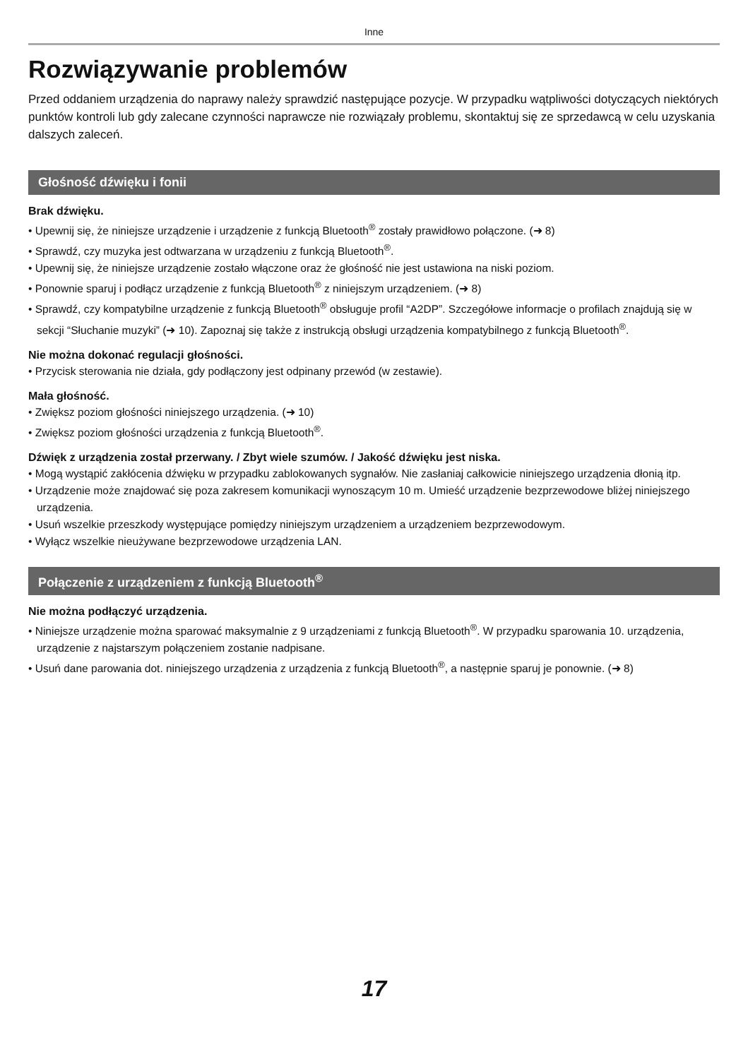Inne
Rozwiązywanie problemów
Przed oddaniem urządzenia do naprawy należy sprawdzić następujące pozycje. W przypadku wątpliwości dotyczących niektórych punktów kontroli lub gdy zalecane czynności naprawcze nie rozwiązały problemu, skontaktuj się ze sprzedawcą w celu uzyskania dalszych zaleceń.
Głośność dźwięku i fonii
Brak dźwięku.
• Upewnij się, że niniejsze urządzenie i urządzenie z funkcją Bluetooth<sup>®</sup> zostały prawidłowo połączone. (➜ 8)
• Sprawdź, czy muzyka jest odtwarzana w urządzeniu z funkcją Bluetooth<sup>®</sup>.
• Upewnij się, że niniejsze urządzenie zostało włączone oraz że głośność nie jest ustawiona na niski poziom.
• Ponownie sparuj i podłącz urządzenie z funkcją Bluetooth<sup>®</sup> z niniejszym urządzeniem. (➜ 8)
• Sprawdź, czy kompatybilne urządzenie z funkcją Bluetooth<sup>®</sup> obsługuje profil “A2DP”. Szczegółowe informacje o profilach znajdują się w sekcji “Słuchanie muzyki” (➜ 10). Zapoznaj się także z instrukcją obsługi urządzenia kompatybilnego z funkcją Bluetooth<sup>®</sup>.
Nie można dokonać regulacji głośności.
• Przycisk sterowania nie działa, gdy podłączony jest odpinany przewód (w zestawie).
Mała głośność.
• Zwiększ poziom głośności niniejszego urządzenia. (➜ 10)
• Zwiększ poziom głośności urządzenia z funkcją Bluetooth<sup>®</sup>.
Dźwięk z urządzenia został przerwany. / Zbyt wiele szumów. / Jakość dźwięku jest niska.
• Mogą wystąpić zakłócenia dźwięku w przypadku zablokowanych sygnałów. Nie zasłaniaj całkowicie niniejszego urządzenia dłonią itp.
• Urządzenie może znajdować się poza zakresem komunikacji wynoszącym 10 m. Umieść urządzenie bezprzewodowe bliżej niniejszego urządzenia.
• Usuń wszelkie przeszkody występujące pomiędzy niniejszym urządzeniem a urządzeniem bezprzewodowym.
• Wyłącz wszelkie nieużywane bezprzewodowe urządzenia LAN.
Połączenie z urządzeniem z funkcją Bluetooth<sup>®</sup>
Nie można podłączyć urządzenia.
• Niniejsze urządzenie można sparować maksymalnie z 9 urządzeniami z funkcją Bluetooth<sup>®</sup>. W przypadku sparowania 10. urządzenia, urządzenie z najstarszym połączeniem zostanie nadpisane.
• Usuń dane parowania dot. niniejszego urządzenia z urządzenia z funkcją Bluetooth<sup>®</sup>, a następnie sparuj je ponownie. (➜ 8)
17